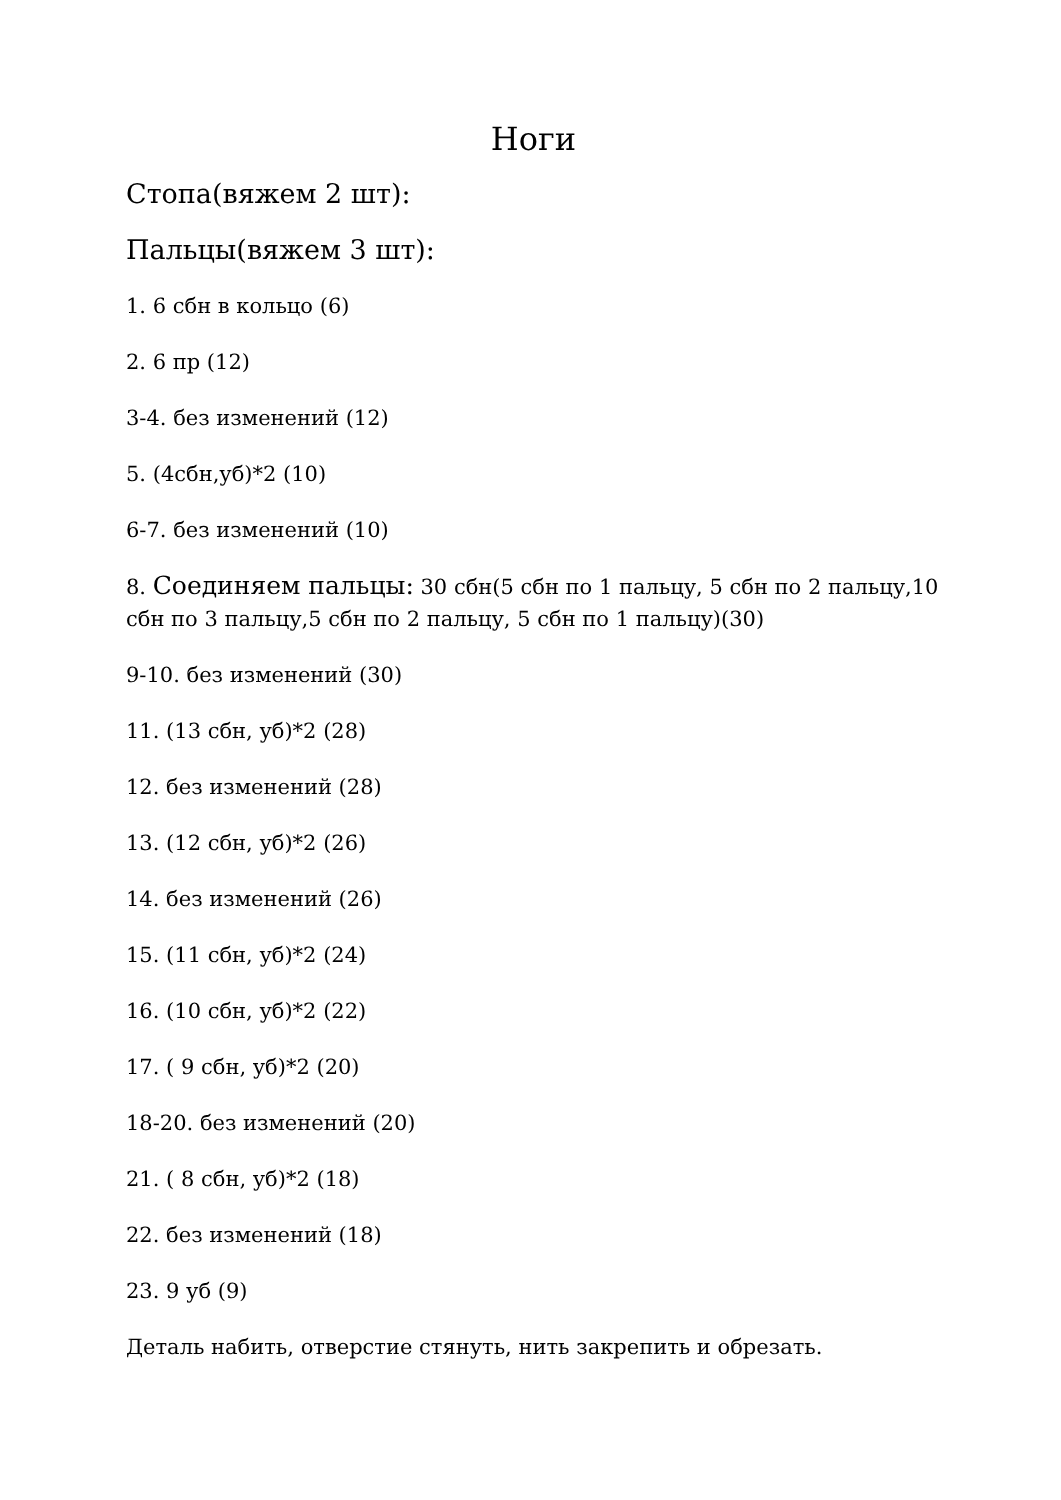Ноги
Стопа(вяжем 2 шт):
Пальцы(вяжем 3 шт):
1. 6 сбн в кольцо (6)
2. 6 пр (12)
3-4. без изменений (12)
5. (4сбн,уб)*2 (10)
6-7. без изменений (10)
8. Соединяем пальцы: 30 сбн(5 сбн по 1 пальцу, 5 сбн по 2 пальцу,10 сбн по 3 пальцу,5 сбн по 2 пальцу, 5 сбн по 1 пальцу)(30)
9-10. без изменений (30)
11. (13 сбн, уб)*2 (28)
12. без изменений (28)
13. (12 сбн, уб)*2 (26)
14. без изменений (26)
15. (11 сбн, уб)*2 (24)
16. (10 сбн, уб)*2 (22)
17. ( 9 сбн, уб)*2 (20)
18-20. без изменений (20)
21. ( 8 сбн, уб)*2 (18)
22. без изменений (18)
23. 9 уб (9)
Деталь набить, отверстие стянуть, нить закрепить и обрезать.